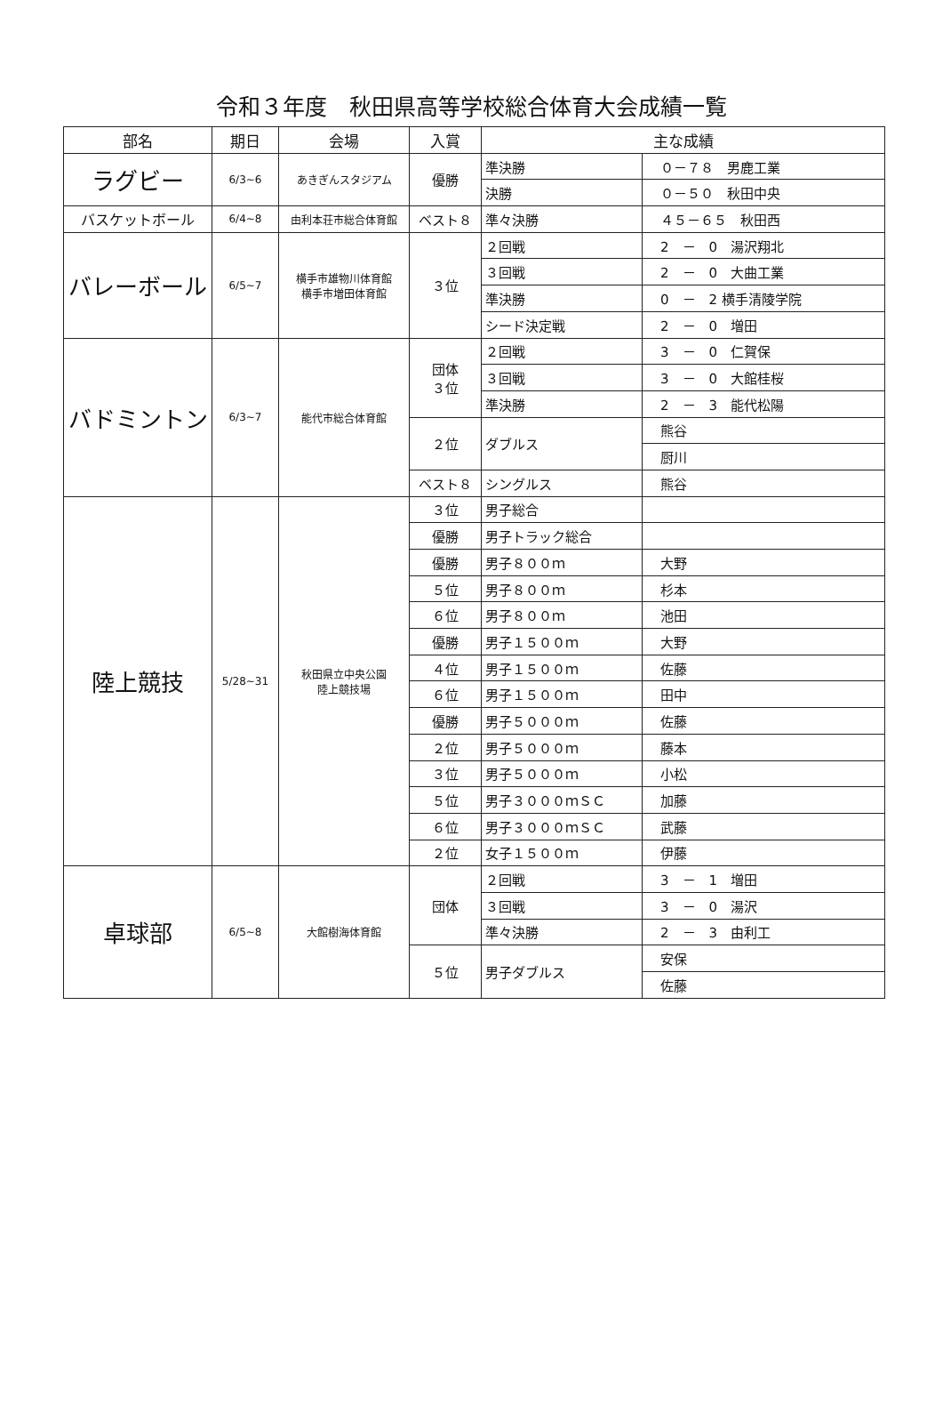令和３年度　秋田県高等学校総合体育大会成績一覧
| 部名 | 期日 | 会場 | 入賞 | 主な成績 | |
| --- | --- | --- | --- | --- | --- |
| ラグビー | 6/3~6 | あきぎんスタジアム | 優勝 | 準決勝 | ０－７８ 男鹿工業 |
| | | | | 決勝 | ０－５０ 秋田中央 |
| バスケットボール | 6/4~8 | 由利本荘市総合体育館 | ベスト８ | 準々決勝 | ４５－６５ 秋田西 |
| バレーボール | 6/5~7 | 横手市雄物川体育館 横手市増田体育館 | ３位 | ２回戦 | 2 － 0 湯沢翔北 |
| | | | | ３回戦 | 2 － 0 大曲工業 |
| | | | | 準決勝 | 0 － 2 横手清陵学院 |
| | | | | シード決定戦 | 2 － 0 増田 |
| バドミントン | 6/3~7 | 能代市総合体育館 | 団体 ３位 | ２回戦 | 3 － 0 仁賀保 |
| | | | | ３回戦 | 3 － 0 大館桂桜 |
| | | | | 準決勝 | 2 － 3 能代松陽 |
| | | | ２位 | ダブルス | 熊谷 |
| | | | | | 厨川 |
| | | | ベスト８ | シングルス | 熊谷 |
| 陸上競技 | 5/28~31 | 秋田県立中央公園 陸上競技場 | ３位 | 男子総合 | |
| | | | 優勝 | 男子トラック総合 | |
| | | | 優勝 | 男子８００ｍ | 大野 |
| | | | ５位 | 男子８００ｍ | 杉本 |
| | | | ６位 | 男子８００ｍ | 池田 |
| | | | 優勝 | 男子１５００ｍ | 大野 |
| | | | ４位 | 男子１５００ｍ | 佐藤 |
| | | | ６位 | 男子１５００ｍ | 田中 |
| | | | 優勝 | 男子５０００ｍ | 佐藤 |
| | | | ２位 | 男子５０００ｍ | 藤本 |
| | | | ３位 | 男子５０００ｍ | 小松 |
| | | | ５位 | 男子３０００ｍＳＣ | 加藤 |
| | | | ６位 | 男子３０００ｍＳＣ | 武藤 |
| | | | ２位 | 女子１５００ｍ | 伊藤 |
| 卓球部 | 6/5~8 | 大館樹海体育館 | 団体 | ２回戦 | 3 － 1 増田 |
| | | | | ３回戦 | 3 － 0 湯沢 |
| | | | | 準々決勝 | 2 － 3 由利工 |
| | | | ５位 | 男子ダブルス | 安保 |
| | | | | | 佐藤 |